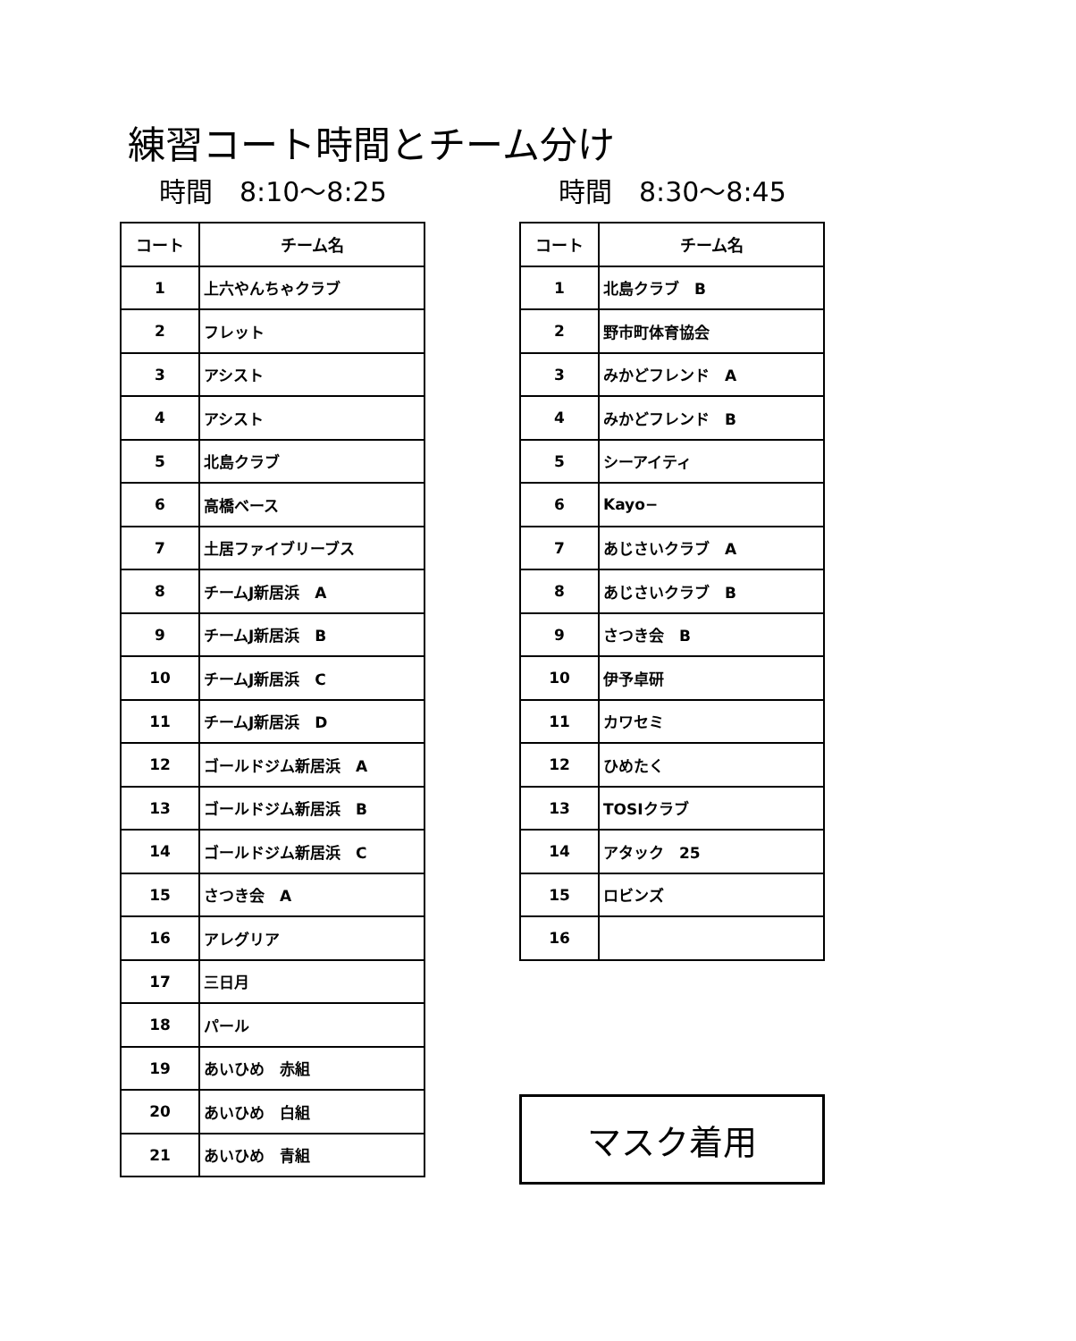練習コート時間とチーム分け
時間　8:10～8:25
| コート | チーム名 |
| --- | --- |
| 1 | 上六やんちゃクラブ |
| 2 | フレット |
| 3 | アシスト |
| 4 | アシスト |
| 5 | 北島クラブ |
| 6 | 高橋ベース |
| 7 | 土居ファイブリーブス |
| 8 | チームJ新居浜 A |
| 9 | チームJ新居浜 B |
| 10 | チームJ新居浜 C |
| 11 | チームJ新居浜 D |
| 12 | ゴールドジム新居浜 A |
| 13 | ゴールドジム新居浜 B |
| 14 | ゴールドジム新居浜 C |
| 15 | さつき会 A |
| 16 | アレグリア |
| 17 | 三日月 |
| 18 | パール |
| 19 | あいひめ 赤組 |
| 20 | あいひめ 白組 |
| 21 | あいひめ 青組 |
時間　8:30～8:45
| コート | チーム名 |
| --- | --- |
| 1 | 北島クラブ B |
| 2 | 野市町体育協会 |
| 3 | みかどフレンド A |
| 4 | みかどフレンド B |
| 5 | シーアイティ |
| 6 | Kayo− |
| 7 | あじさいクラブ A |
| 8 | あじさいクラブ B |
| 9 | さつき会 B |
| 10 | 伊予卓研 |
| 11 | カワセミ |
| 12 | ひめたく |
| 13 | TOSIクラブ |
| 14 | アタック 25 |
| 15 | ロビンズ |
| 16 | |
マスク着用